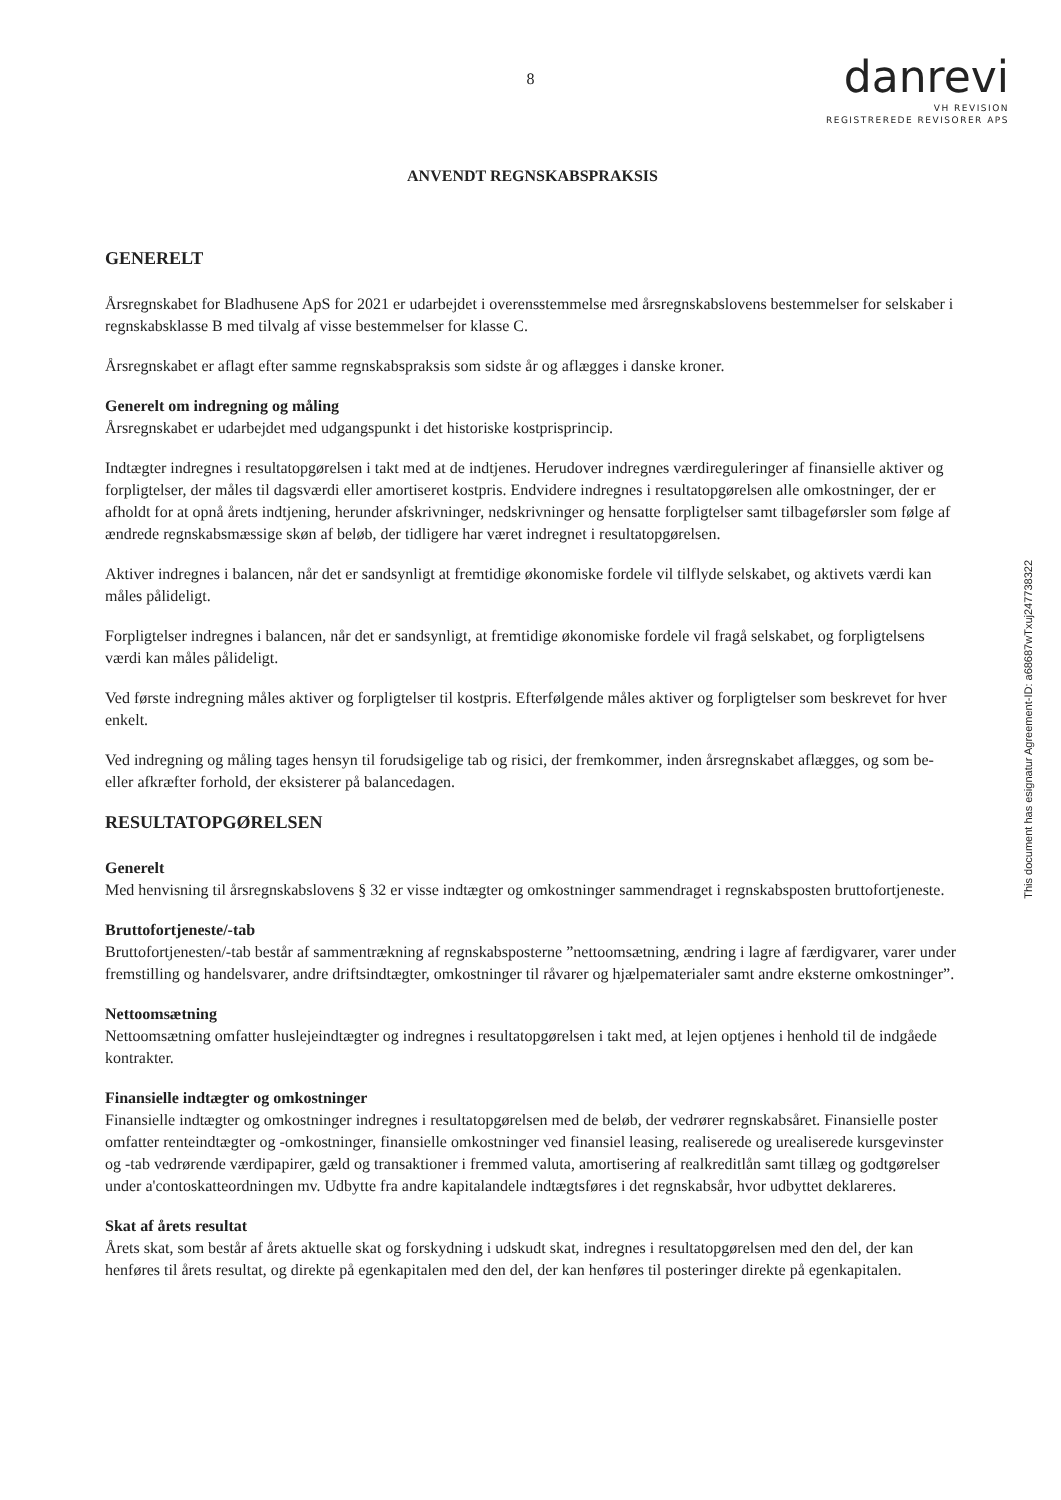8
danrevi
VH REVISION
REGISTREREDE REVISORER APS
ANVENDT REGNSKABSPRAKSIS
GENERELT
Årsregnskabet for Bladhusene ApS for 2021 er udarbejdet i overensstemmelse med årsregnskabslovens bestemmelser for selskaber i regnskabsklasse B med tilvalg af visse bestemmelser for klasse C.
Årsregnskabet er aflagt efter samme regnskabspraksis som sidste år og aflægges i danske kroner.
Generelt om indregning og måling
Årsregnskabet er udarbejdet med udgangspunkt i det historiske kostprisprincip.
Indtægter indregnes i resultatopgørelsen i takt med at de indtjenes. Herudover indregnes værdireguleringer af finansielle aktiver og forpligtelser, der måles til dagsværdi eller amortiseret kostpris. Endvidere indregnes i resultatopgørelsen alle omkostninger, der er afholdt for at opnå årets indtjening, herunder afskrivninger, nedskrivninger og hensatte forpligtelser samt tilbageførsler som følge af ændrede regnskabsmæssige skøn af beløb, der tidligere har været indregnet i resultatopgørelsen.
Aktiver indregnes i balancen, når det er sandsynligt at fremtidige økonomiske fordele vil tilflyde selskabet, og aktivets værdi kan måles pålideligt.
Forpligtelser indregnes i balancen, når det er sandsynligt, at fremtidige økonomiske fordele vil fragå selskabet, og forpligtelsens værdi kan måles pålideligt.
Ved første indregning måles aktiver og forpligtelser til kostpris. Efterfølgende måles aktiver og forpligtelser som beskrevet for hver enkelt.
Ved indregning og måling tages hensyn til forudsigelige tab og risici, der fremkommer, inden årsregnskabet aflægges, og som be- eller afkræfter forhold, der eksisterer på balancedagen.
RESULTATOPGØRELSEN
Generelt
Med henvisning til årsregnskabslovens § 32 er visse indtægter og omkostninger sammendraget i regnskabsposten bruttofortjeneste.
Bruttofortjeneste/-tab
Bruttofortjenesten/-tab består af sammentrækning af regnskabsposterne ”nettoomsætning, ændring i lagre af færdigvarer, varer under fremstilling og handelsvarer, andre driftsindtægter, omkostninger til råvarer og hjælpematerialer samt andre eksterne omkostninger”.
Nettoomsætning
Nettoomsætning omfatter huslejeindtægter og indregnes i resultatopgørelsen i takt med, at lejen optjenes i henhold til de indgåede kontrakter.
Finansielle indtægter og omkostninger
Finansielle indtægter og omkostninger indregnes i resultatopgørelsen med de beløb, der vedrører regnskabsåret. Finansielle poster omfatter renteindtægter og -omkostninger, finansielle omkostninger ved finansiel leasing, realiserede og urealiserede kursgevinster og -tab vedrørende værdipapirer, gæld og transaktioner i fremmed valuta, amortisering af realkreditlån samt tillæg og godtgørelser under a'contoskatteordningen mv. Udbytte fra andre kapitalandele indtægtsføres i det regnskabsår, hvor udbyttet deklareres.
Skat af årets resultat
Årets skat, som består af årets aktuelle skat og forskydning i udskudt skat, indregnes i resultatopgørelsen med den del, der kan henføres til årets resultat, og direkte på egenkapitalen med den del, der kan henføres til posteringer direkte på egenkapitalen.
This document has esignatur Agreement-ID: a68687wTxuj247738322